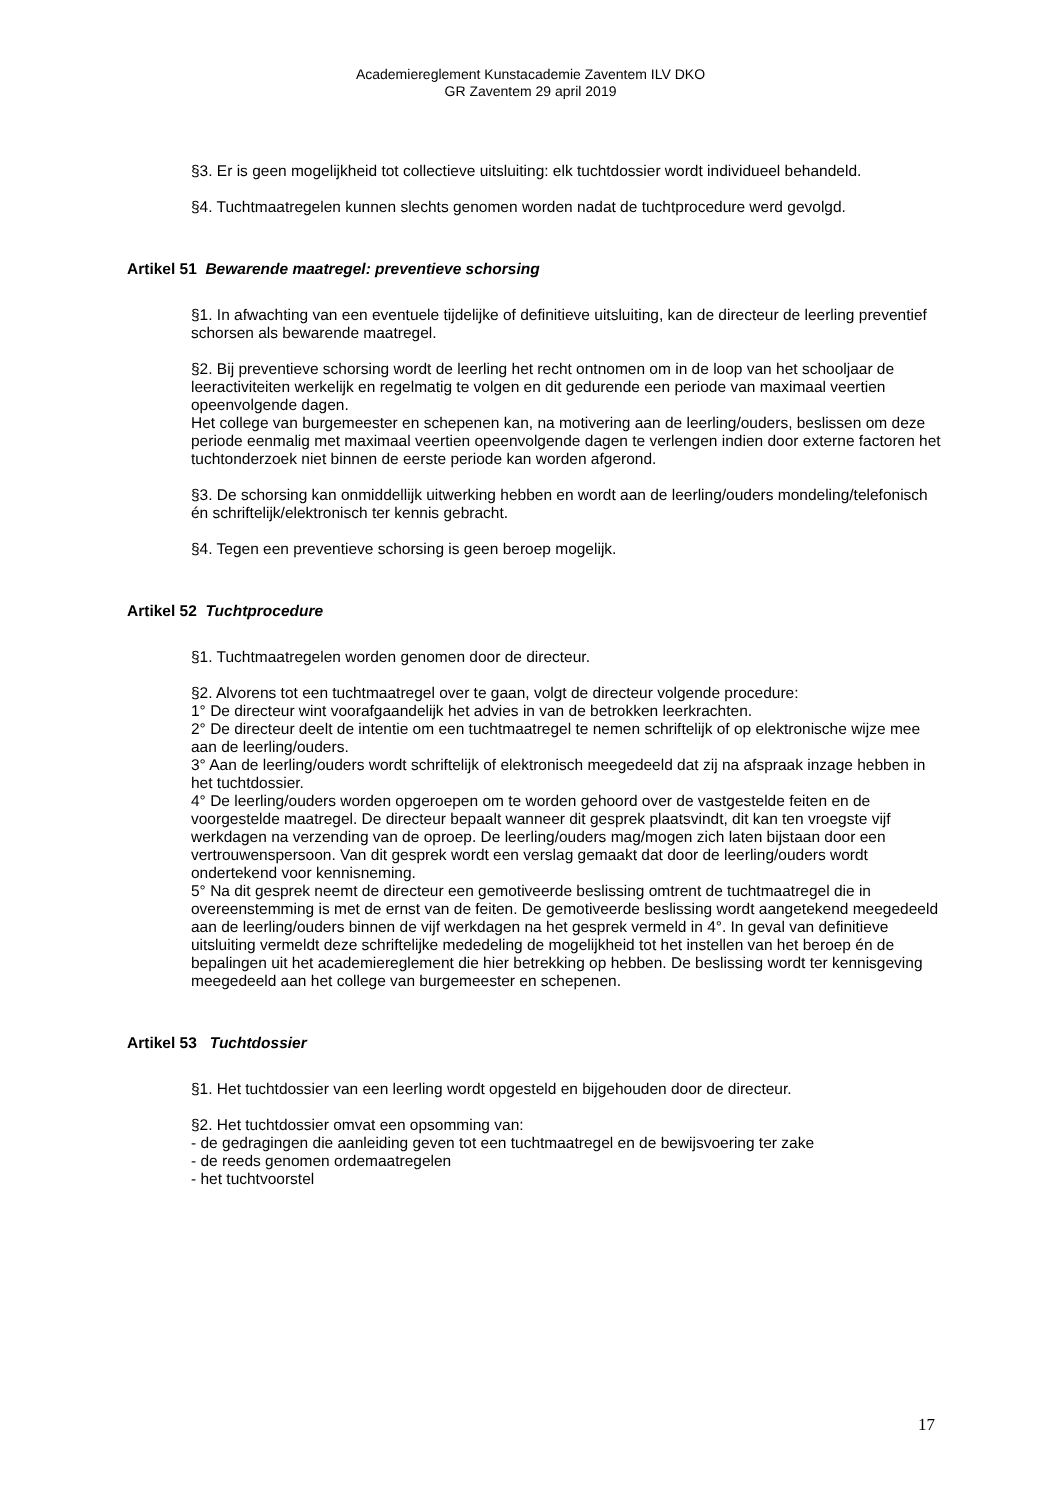Academiereglement Kunstacademie Zaventem ILV DKO
GR Zaventem 29 april 2019
§3. Er is geen mogelijkheid tot collectieve uitsluiting: elk tuchtdossier wordt individueel behandeld.
§4. Tuchtmaatregelen kunnen slechts genomen worden nadat de tuchtprocedure werd gevolgd.
Artikel 51 Bewarende maatregel: preventieve schorsing
§1. In afwachting van een eventuele tijdelijke of definitieve uitsluiting, kan de directeur de leerling preventief schorsen als bewarende maatregel.
§2. Bij preventieve schorsing wordt de leerling het recht ontnomen om in de loop van het schooljaar de leeractiviteiten werkelijk en regelmatig te volgen en dit gedurende een periode van maximaal veertien opeenvolgende dagen.
Het college van burgemeester en schepenen kan, na motivering aan de leerling/ouders, beslissen om deze periode eenmalig met maximaal veertien opeenvolgende dagen te verlengen indien door externe factoren het tuchtonderzoek niet binnen de eerste periode kan worden afgerond.
§3. De schorsing kan onmiddellijk uitwerking hebben en wordt aan de leerling/ouders mondeling/telefonisch én schriftelijk/elektronisch ter kennis gebracht.
§4. Tegen een preventieve schorsing is geen beroep mogelijk.
Artikel 52 Tuchtprocedure
§1. Tuchtmaatregelen worden genomen door de directeur.
§2. Alvorens tot een tuchtmaatregel over te gaan, volgt de directeur volgende procedure:
1° De directeur wint voorafgaandelijk het advies in van de betrokken leerkrachten.
2° De directeur deelt de intentie om een tuchtmaatregel te nemen schriftelijk of op elektronische wijze mee aan de leerling/ouders.
3° Aan de leerling/ouders wordt schriftelijk of elektronisch meegedeeld dat zij na afspraak inzage hebben in het tuchtdossier.
4° De leerling/ouders worden opgeroepen om te worden gehoord over de vastgestelde feiten en de voorgestelde maatregel. De directeur bepaalt wanneer dit gesprek plaatsvindt, dit kan ten vroegste vijf werkdagen na verzending van de oproep. De leerling/ouders mag/mogen zich laten bijstaan door een vertrouwenspersoon. Van dit gesprek wordt een verslag gemaakt dat door de leerling/ouders wordt ondertekend voor kennisneming.
5° Na dit gesprek neemt de directeur een gemotiveerde beslissing omtrent de tuchtmaatregel die in overeenstemming is met de ernst van de feiten. De gemotiveerde beslissing wordt aangetekend meegedeeld aan de leerling/ouders binnen de vijf werkdagen na het gesprek vermeld in 4°. In geval van definitieve uitsluiting vermeldt deze schriftelijke mededeling de mogelijkheid tot het instellen van het beroep én de bepalingen uit het academiereglement die hier betrekking op hebben. De beslissing wordt ter kennisgeving meegedeeld aan het college van burgemeester en schepenen.
Artikel 53 Tuchtdossier
§1. Het tuchtdossier van een leerling wordt opgesteld en bijgehouden door de directeur.
§2. Het tuchtdossier omvat een opsomming van:
- de gedragingen die aanleiding geven tot een tuchtmaatregel en de bewijsvoering ter zake
- de reeds genomen ordemaatregelen
- het tuchtvoorstel
17